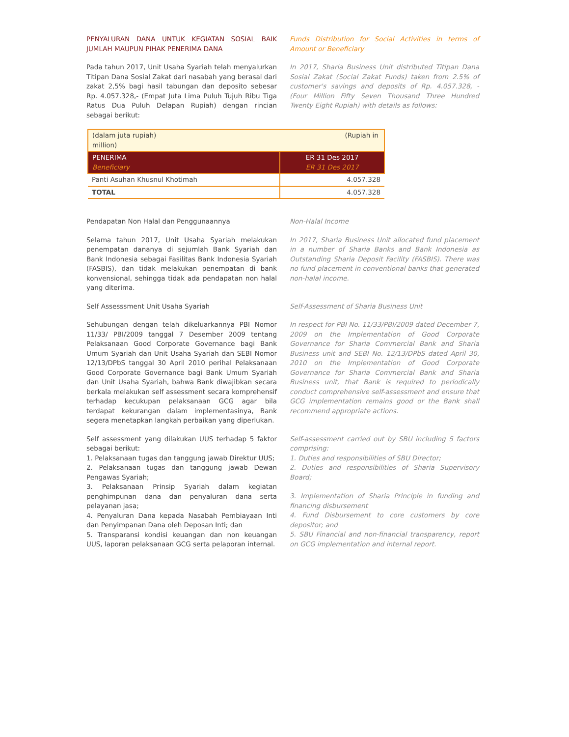PENYALURAN DANA UNTUK KEGIATAN SOSIAL BAIK JUMLAH MAUPUN PIHAK PENERIMA DANA
Funds Distribution for Social Activities in terms of Amount or Beneficiary
Pada tahun 2017, Unit Usaha Syariah telah menyalurkan Titipan Dana Sosial Zakat dari nasabah yang berasal dari zakat 2,5% bagi hasil tabungan dan deposito sebesar Rp. 4.057.328,- (Empat Juta Lima Puluh Tujuh Ribu Tiga Ratus Dua Puluh Delapan Rupiah) dengan rincian sebagai berikut:
In 2017, Sharia Business Unit distributed Titipan Dana Sosial Zakat (Social Zakat Funds) taken from 2.5% of customer's savings and deposits of Rp. 4.057.328, - (Four Million Fifty Seven Thousand Three Hundred Twenty Eight Rupiah) with details as follows:
| (dalam juta rupiah) (Rupiah in million) | |
| PENERIMA Beneficiary | ER 31 Des 2017 ER 31 Des 2017 |
| Panti Asuhan Khusnul Khotimah | 4.057.328 |
| TOTAL | 4.057.328 |
Pendapatan Non Halal dan Penggunaannya Non-Halal Income
Selama tahun 2017, Unit Usaha Syariah melakukan penempatan dananya di sejumlah Bank Syariah dan Bank Indonesia sebagai Fasilitas Bank Indonesia Syariah (FASBIS), dan tidak melakukan penempatan di bank konvensional, sehingga tidak ada pendapatan non halal yang diterima.
In 2017, Sharia Business Unit allocated fund placement in a number of Sharia Banks and Bank Indonesia as Outstanding Sharia Deposit Facility (FASBIS). There was no fund placement in conventional banks that generated non-halal income.
Self Assesssment Unit Usaha Syariah Self-Assessment of Sharia Business Unit
Sehubungan dengan telah dikeluarkannya PBI Nomor 11/33/ PBI/2009 tanggal 7 Desember 2009 tentang Pelaksanaan Good Corporate Governance bagi Bank Umum Syariah dan Unit Usaha Syariah dan SEBI Nomor 12/13/DPbS tanggal 30 April 2010 perihal Pelaksanaan Good Corporate Governance bagi Bank Umum Syariah dan Unit Usaha Syariah, bahwa Bank diwajibkan secara berkala melakukan self assessment secara komprehensif terhadap kecukupan pelaksanaan GCG agar bila terdapat kekurangan dalam implementasinya, Bank segera menetapkan langkah perbaikan yang diperlukan.
In respect for PBI No. 11/33/PBI/2009 dated December 7, 2009 on the Implementation of Good Corporate Governance for Sharia Commercial Bank and Sharia Business unit and SEBI No. 12/13/DPbS dated April 30, 2010 on the Implementation of Good Corporate Governance for Sharia Commercial Bank and Sharia Business unit, that Bank is required to periodically conduct comprehensive self-assessment and ensure that GCG implementation remains good or the Bank shall recommend appropriate actions.
Self assessment yang dilakukan UUS terhadap 5 faktor sebagai berikut:
1. Pelaksanaan tugas dan tanggung jawab Direktur UUS;
2. Pelaksanaan tugas dan tanggung jawab Dewan Pengawas Syariah;
3. Pelaksanaan Prinsip Syariah dalam kegiatan penghimpunan dana dan penyaluran dana serta pelayanan jasa;
4. Penyaluran Dana kepada Nasabah Pembiayaan Inti dan Penyimpanan Dana oleh Deposan Inti; dan
5. Transparansi kondisi keuangan dan non keuangan UUS, laporan pelaksanaan GCG serta pelaporan internal.
Self-assessment carried out by SBU including 5 factors comprising:
1. Duties and responsibilities of SBU Director;
2. Duties and responsibilities of Sharia Supervisory Board;
3. Implementation of Sharia Principle in funding and financing disbursement
4. Fund Disbursement to core customers by core depositor; and
5. SBU Financial and non-financial transparency, report on GCG implementation and internal report.